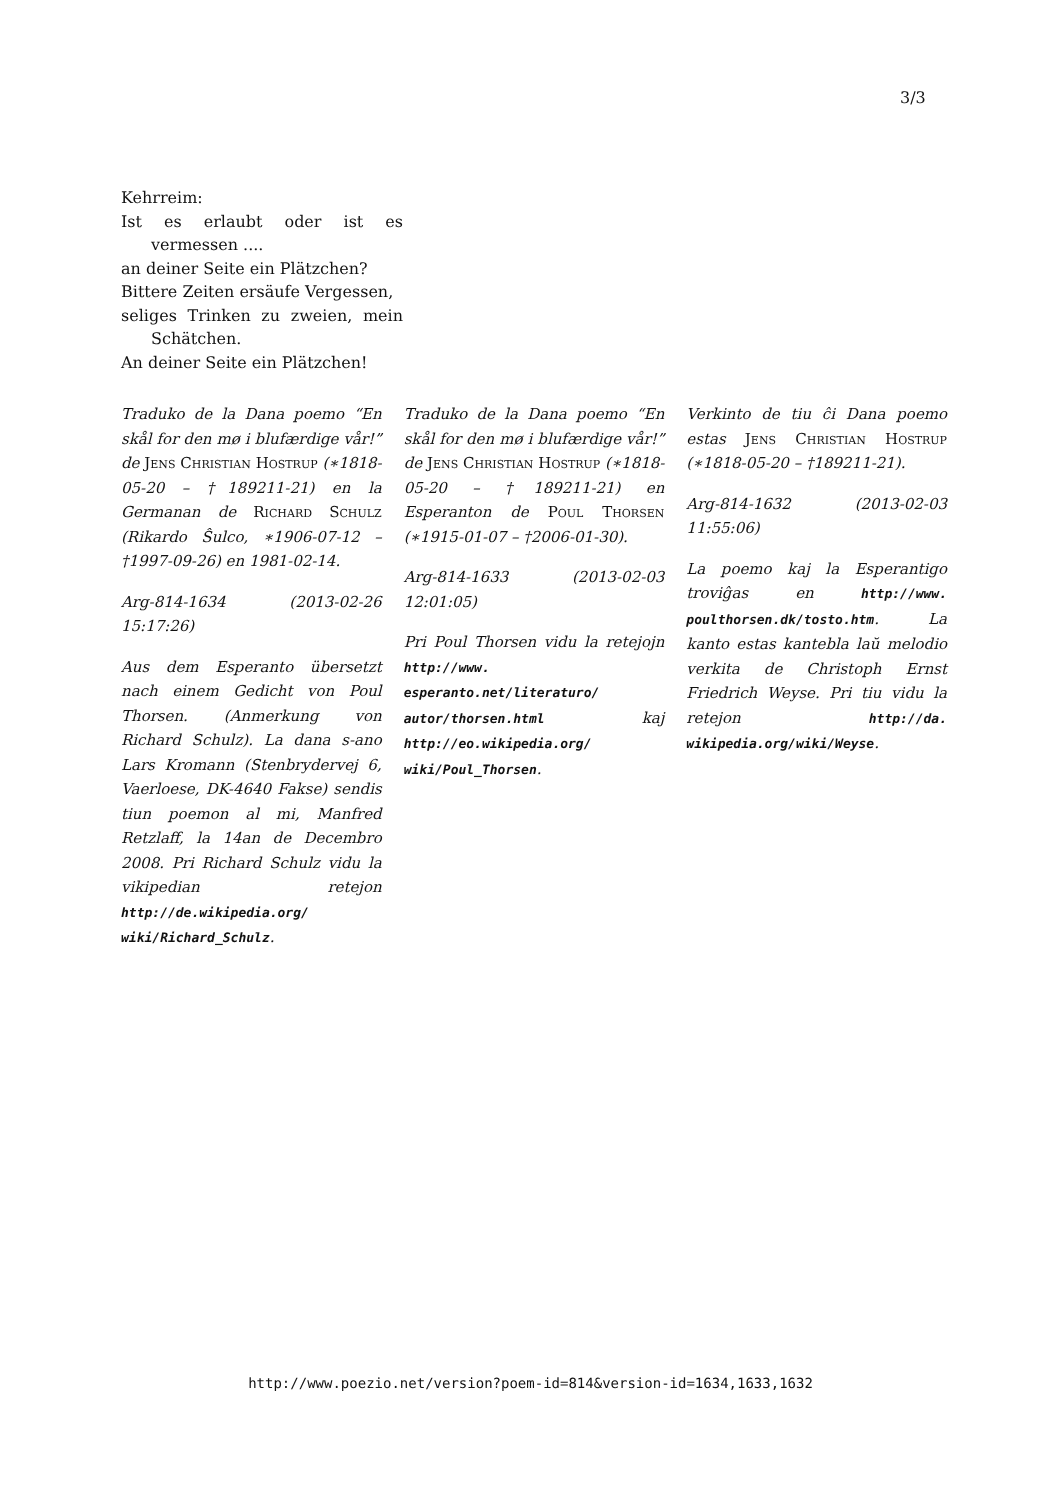3/3
Kehrreim:
Ist es erlaubt oder ist es vermessen ....
an deiner Seite ein Plätzchen?
Bittere Zeiten ersäufe Vergessen,
seliges Trinken zu zweien, mein Schätchen.
An deiner Seite ein Plätzchen!
Traduko de la Dana poemo “En skål for den mø i blufærdige vår!” de Jens Christian Hostrup (∗1818-05-20 – †189211-21) en la Germanan de Richard Schulz (Rikardo Ŝulco, ∗1906-07-12 – †1997-09-26) en 1981-02-14.
Arg-814-1634 (2013-02-26 15:17:26)
Aus dem Esperanto übersetzt nach einem Gedicht von Poul Thorsen. (Anmerkung von Richard Schulz). La dana s-ano Lars Kromann (Stenbrydervej 6, Vaerloese, DK-4640 Fakse) sendis tiun poemon al mi, Manfred Retzlaff, la 14an de Decembro 2008. Pri Richard Schulz vidu la vikipedian retejon http://de.wikipedia.org/ wiki/Richard_Schulz.
Traduko de la Dana poemo “En skål for den mø i blufærdige vår!” de Jens Christian Hostrup (∗1818-05-20 – †189211-21) en Esperanton de Poul Thorsen (∗1915-01-07 – †2006-01-30).
Arg-814-1633 (2013-02-03 12:01:05)
Pri Poul Thorsen vidu la retejojn http://www. esperanto.net/literaturo/ autor/thorsen.html kaj http://eo.wikipedia.org/ wiki/Poul_Thorsen.
Verkinto de tiu ĉi Dana poemo estas Jens Christian Hostrup (∗1818-05-20 – †189211-21).
Arg-814-1632 (2013-02-03 11:55:06)
La poemo kaj la Esperantigo troviĝas en http://www. poulthorsen.dk/tosto.htm. La kanto estas kantebla laŭ melodio verkita de Christoph Ernst Friedrich Weyse. Pri tiu vidu la retejon http://da. wikipedia.org/wiki/Weyse.
http://www.poezio.net/version?poem-id=814&version-id=1634,1633,1632